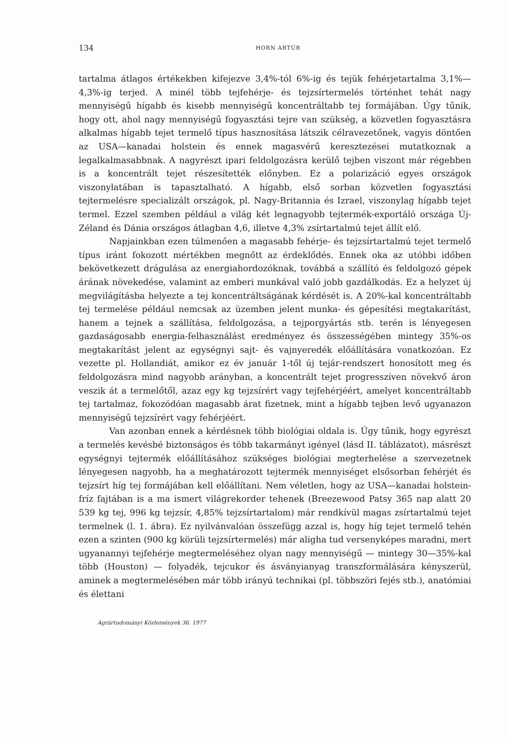134 HORN ARTÚR
tartalma átlagos értékekben kifejezve 3,4%-tól 6%-ig és tejük fehérjetartalma 3,1%—4,3%-ig terjed. A minél több tejfehérje- és tejzsírtermelés történhet tehát nagy mennyiségű hígabb és kisebb mennyiségű koncentráltabb tej formájában. Úgy tűnik, hogy ott, ahol nagy mennyiségű fogyasztási tejre van szükség, a közvetlen fogyasztásra alkalmas hígabb tejet termelő típus hasznosítása látszik célravezetőnek, vagyis döntően az USA—kanadai holstein és ennek magasvérű keresztezései mutatkoznak a legalkalmasabbnak. A nagyrészt ipari feldolgozásra kerülő tejben viszont már régebben is a koncentrált tejet részesítették előnyben. Ez a polarizáció egyes országok viszonylatában is tapasztalható. A hígabb, első sorban közvetlen fogyasztási tejtermelésre specializált országok, pl. Nagy-Britannia és Izrael, viszonylag hígabb tejet termel. Ezzel szemben például a világ két legnagyobb tejtermék-exportáló országa Új-Zéland és Dánia országos átlagban 4,6, illetve 4,3% zsírtartalmú tejet állít elő.
Napjainkban ezen túlmenően a magasabb fehérje- és tejzsírtartalmú tejet termelő típus iránt fokozott mértékben megnőtt az érdeklődés. Ennek oka az utóbbi időben bekövetkezett drágulása az energiahordozóknak, továbbá a szállító és feldolgozó gépek árának növekedése, valamint az emberi munkával való jobb gazdálkodás. Ez a helyzet új megvilágításba helyezte a tej koncentráltságának kérdését is. A 20%-kal koncentráltabb tej termelése például nemcsak az üzemben jelent munka- és gépesítési megtakarítást, hanem a tejnek a szállítása, feldolgozása, a tejporgyártás stb. terén is lényegesen gazdaságosabb energia-felhasználást eredményez és összességében mintegy 35%-os megtakarítást jelent az egységnyi sajt- és vajnyeredék előállítására vonatkozóan. Ez vezette pl. Hollandiát, amikor ez év január 1-től új tejár-rendszert honosított meg és feldolgozásra mind nagyobb arányban, a koncentrált tejet progresszíven növekvő áron veszik át a termelőtől, azaz egy kg tejzsírért vagy tejfehérjéért, amelyet koncentráltabb tej tartalmaz, fokozódóan magasabb árat fizetnek, mint a hígabb tejben levő ugyanazon mennyiségű tejzsírért vagy fehérjéért.
Van azonban ennek a kérdésnek több biológiai oldala is. Úgy tűnik, hogy egyrészt a termelés kevésbé biztonságos és több takarmányt igényel (lásd II. táblázatot), másrészt egységnyi tejtermék előállításához szükséges biológiai megterhelése a szervezetnek lényegesen nagyobb, ha a meghatározott tejtermék mennyiséget elsősorban fehérjét és tejzsírt híg tej formájában kell előállítani. Nem véletlen, hogy az USA—kanadai holstein-fríz fajtában is a ma ismert világrekorder tehenek (Breezewood Patsy 365 nap alatt 20 539 kg tej, 996 kg tejzsír, 4,85% tejzsírtartalom) már rendkívül magas zsírtartalmú tejet termelnek (l. 1. ábra). Ez nyilvánvalóan összefügg azzal is, hogy híg tejet termelő tehén ezen a szinten (900 kg körüli tejzsírtermelés) már aligha tud versenyképes maradni, mert ugyanannyi tejfehérje megtermeléséhez olyan nagy mennyiségű — mintegy 30—35%-kal több (Houston) — folyadék, tejcukor és ásványianyag transzformálására kényszerül, aminek a megtermelésében már több irányú technikai (pl. többszöri fejés stb.), anatómiai és élettani
Agrártudományi Közlemények 36, 1977